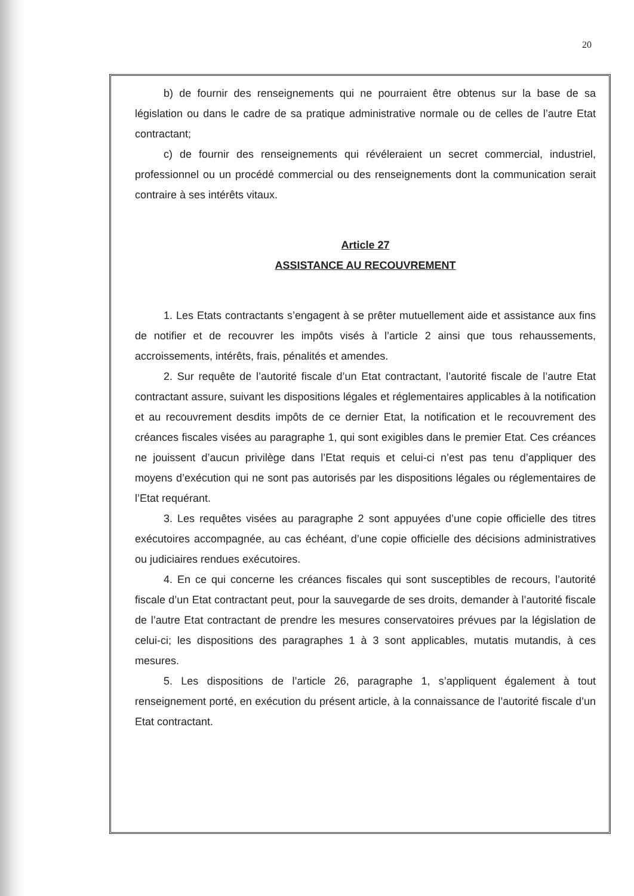20
b) de fournir des renseignements qui ne pourraient être obtenus sur la base de sa législation ou dans le cadre de sa pratique administrative normale ou de celles de l’autre Etat contractant;
c) de fournir des renseignements qui révéleraient un secret commercial, industriel, professionnel ou un procédé commercial ou des renseignements dont la communication serait contraire à ses intérêts vitaux.
Article 27
ASSISTANCE AU RECOUVREMENT
1. Les Etats contractants s’engagent à se prêter mutuellement aide et assistance aux fins de notifier et de recouvrer les impôts visés à l’article 2 ainsi que tous rehaussements, accroissements, intérêts, frais, pénalités et amendes.
2. Sur requête de l’autorité fiscale d’un Etat contractant, l’autorité fiscale de l’autre Etat contractant assure, suivant les dispositions légales et réglementaires applicables à la notification et au recouvrement desdits impôts de ce dernier Etat, la notification et le recouvrement des créances fiscales visées au paragraphe 1, qui sont exigibles dans le premier Etat. Ces créances ne jouissent d’aucun privilège dans l’Etat requis et celui-ci n’est pas tenu d’appliquer des moyens d’exécution qui ne sont pas autorisés par les dispositions légales ou réglementaires de l’Etat requérant.
3. Les requêtes visées au paragraphe 2 sont appuyées d’une copie officielle des titres exécutoires accompagnée, au cas échéant, d’une copie officielle des décisions administratives ou judiciaires rendues exécutoires.
4. En ce qui concerne les créances fiscales qui sont susceptibles de recours, l’autorité fiscale d’un Etat contractant peut, pour la sauvegarde de ses droits, demander à l’autorité fiscale de l’autre Etat contractant de prendre les mesures conservatoires prévues par la législation de celui-ci; les dispositions des paragraphes 1 à 3 sont applicables, mutatis mutandis, à ces mesures.
5. Les dispositions de l’article 26, paragraphe 1, s’appliquent également à tout renseignement porté, en exécution du présent article, à la connaissance de l’autorité fiscale d’un Etat contractant.